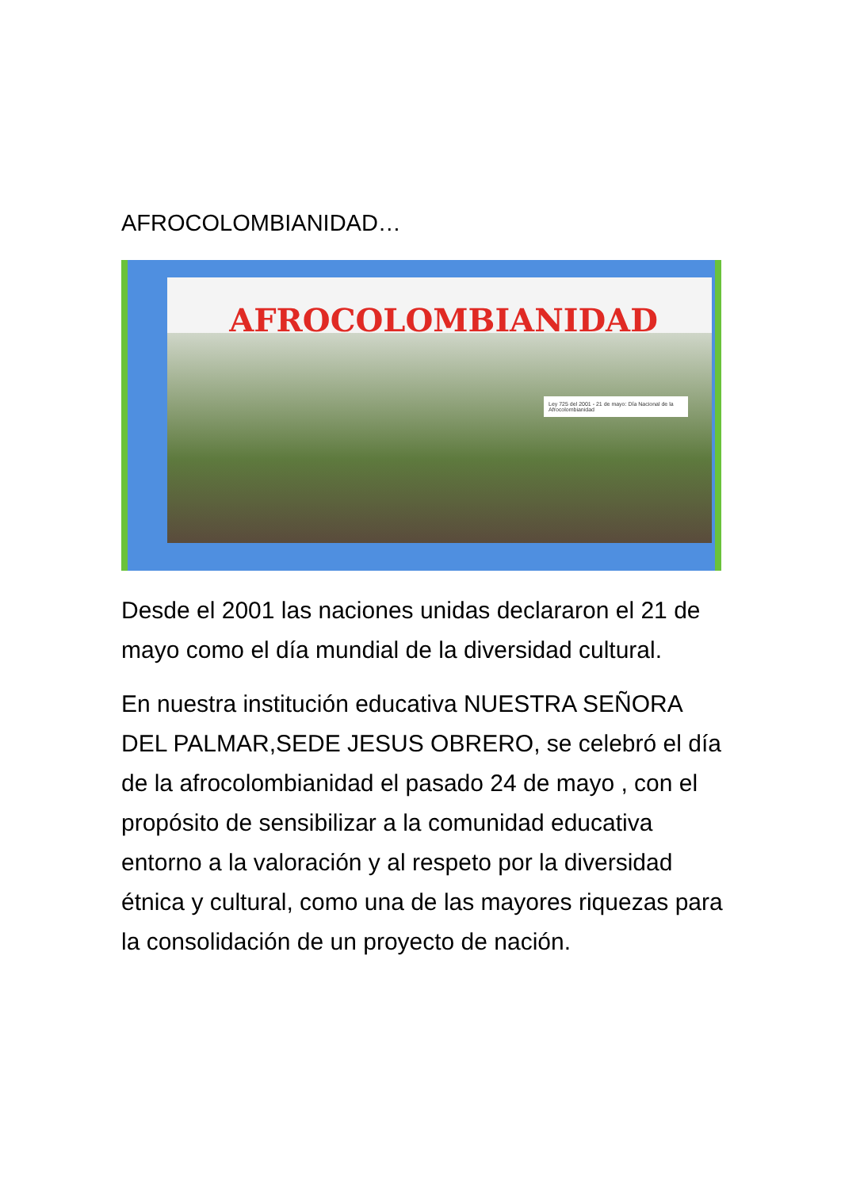AFROCOLOMBIANIDAD…
AFROCOLOMBIANIDAD
Ley 725 del 2001 - 21 de mayo: Día Nacional de la Afrocolombianidad
Desde el 2001 las naciones unidas declararon el 21 de mayo como el día mundial de la diversidad cultural.
En nuestra institución educativa NUESTRA SEÑORA DEL PALMAR,SEDE JESUS OBRERO, se celebró el día de la afrocolombianidad el pasado 24 de mayo , con el propósito de sensibilizar a la comunidad educativa entorno a la valoración y al respeto por la diversidad étnica y cultural, como una de las mayores riquezas para la consolidación de un proyecto de nación.